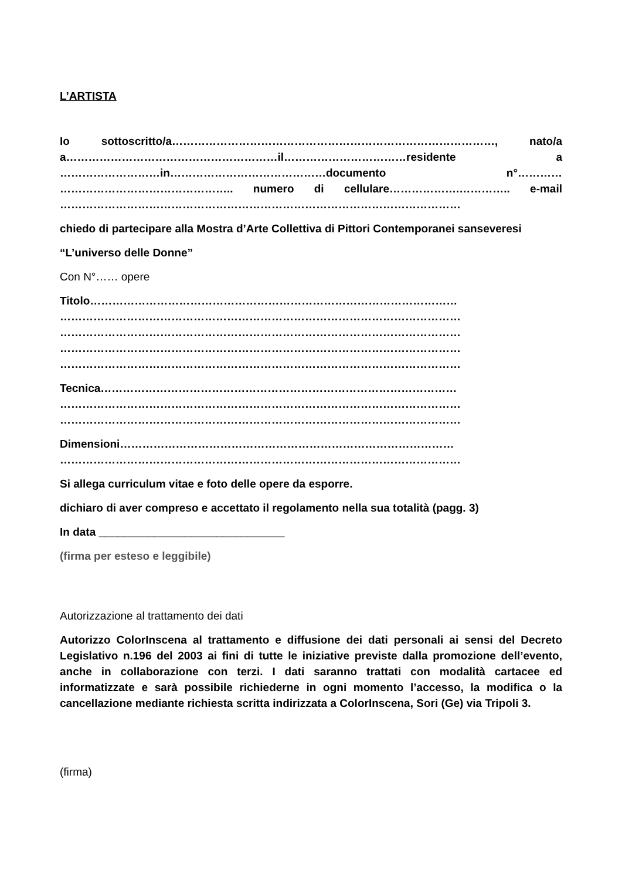L’ARTISTA
Io sottoscritto/a……………………………………………………………………………, nato/a a…………………………………………………il……………………………residente a ………………………in……………………………………documento n°………… ……………………………………….. numero di cellulare……………….………….. e-mail
………………………………………………………………………………………………
chiedo di partecipare alla Mostra d’Arte Collettiva di Pittori Contemporanei sanseveresi
“L’universo delle Donne”
Con N°…… opere
Titolo………………………………………………………………………………………
………………………………………………………………………………………………
………………………………………………………………………………………………
………………………………………………………………………………………………
………………………………………………………………………………………………
Tecnica……………………………………………………………………………………
………………………………………………………………………………………………
………………………………………………………………………………………………
Dimensioni………………………………………………………………………………
………………………………………………………………………………………………
Si allega curriculum vitae e foto delle opere da esporre.
dichiaro di aver compreso e accettato il regolamento nella sua totalità (pagg. 3)
In data ______________________________
(firma per esteso e leggibile)
Autorizzazione al trattamento dei dati
Autorizzo ColorInscena al trattamento e diffusione dei dati personali ai sensi del Decreto Legislativo n.196 del 2003 ai fini di tutte le iniziative previste dalla promozione dell’evento, anche in collaborazione con terzi. I dati saranno trattati con modalità cartacee ed informatizzate e sarà possibile richiederne in ogni momento l’accesso, la modifica o la cancellazione mediante richiesta scritta indirizzata a ColorInscena, Sori (Ge) via Tripoli 3.
(firma)